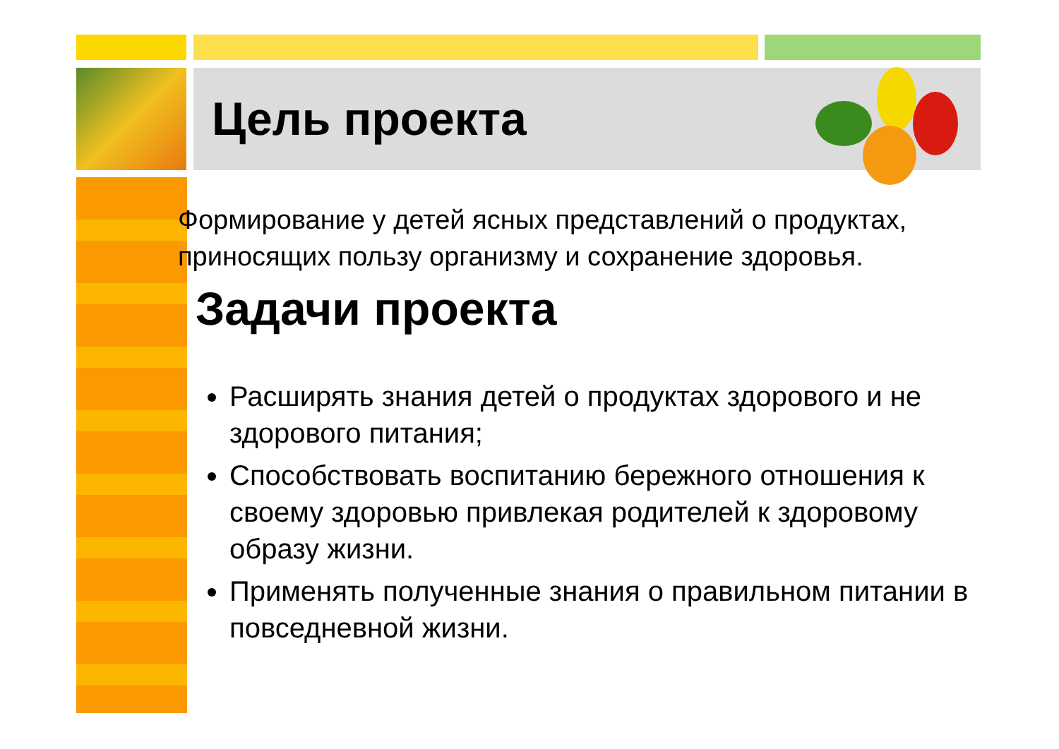Цель проекта
Формирование у детей ясных представлений о продуктах, приносящих пользу организму и сохранение здоровья.
Задачи проекта
Расширять знания детей о продуктах здорового и не здорового питания;
Способствовать воспитанию бережного отношения к своему здоровью привлекая родителей к здоровому образу жизни.
Применять полученные знания о правильном питании в повседневной жизни.